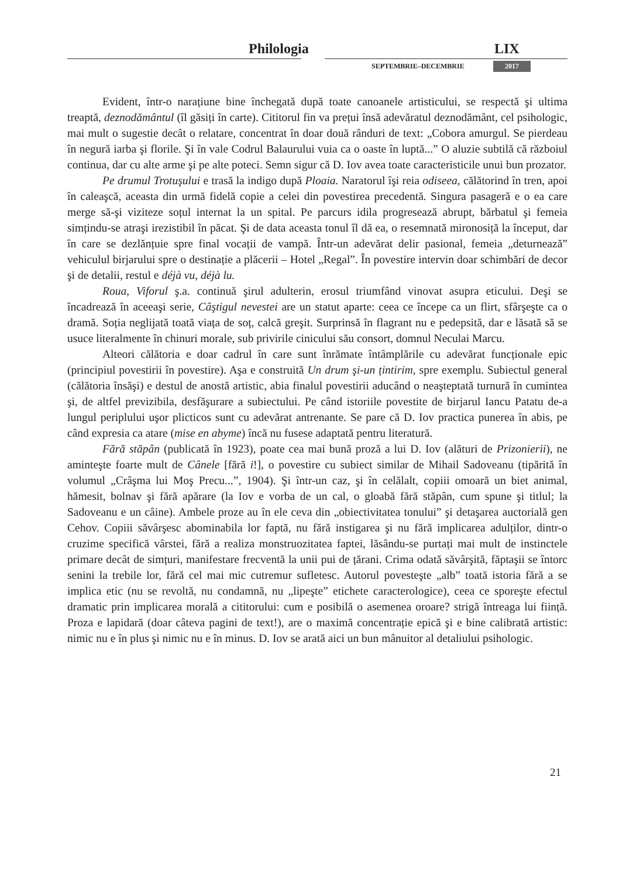Philologia LIX
SEPTEMBRIE–DECEMBRIE 2017
Evident, într-o narațiune bine închegată după toate canoanele artisticului, se respectă şi ultima treaptă, deznodământul (îl găsiți în carte). Cititorul fin va prețui însă adevăratul deznodământ, cel psihologic, mai mult o sugestie decât o relatare, concentrat în doar două rânduri de text: „Cobora amurgul. Se pierdeau în negură iarba şi florile. Şi în vale Codrul Balaurului vuia ca o oaste în luptă...” O aluzie subtilă că războiul continua, dar cu alte arme şi pe alte poteci. Semn sigur că D. Iov avea toate caracteristicile unui bun prozator.
Pe drumul Trotuşului e trasă la indigo după Ploaia. Naratorul îşi reia odiseea, călătorind în tren, apoi în caleaşcă, aceasta din urmă fidelă copie a celei din povestirea precedentă. Singura pasageră e o ea care merge să-şi viziteze soțul internat la un spital. Pe parcurs idila progresează abrupt, bărbatul şi femeia simțindu-se atraşi irezistibil în păcat. Şi de data aceasta tonul îl dă ea, o resemnată mironosiță la început, dar în care se dezlănțuie spre final vocații de vampă. Într-un adevărat delir pasional, femeia „deturnează” vehiculul birjarului spre o destinație a plăcerii – Hotel „Regal”. În povestire intervin doar schimbări de decor şi de detalii, restul e déjà vu, déjà lu.
Roua, Viforul ş.a. continuă şirul adulterin, erosul triumfând vinovat asupra eticului. Deşi se încadrează în aceeaşi serie, Câştigul nevestei are un statut aparte: ceea ce începe ca un flirt, sfârşeşte ca o dramă. Soția neglijată toată viața de soț, calcă greşit. Surprinsă în flagrant nu e pedepsită, dar e lăsată să se usuce literalmente în chinuri morale, sub privirile cinicului său consort, domnul Neculai Marcu.
Alteori călătoria e doar cadrul în care sunt înrămate întâmplările cu adevărat funcționale epic (principiul povestirii în povestire). Aşa e construită Un drum şi-un țintirim, spre exemplu. Subiectul general (călătoria însăşi) e destul de anostă artistic, abia finalul povestirii aducând o neaşteptată turnură în cumintea şi, de altfel previzibila, desfăşurare a subiectului. Pe când istoriile povestite de birjarul Iancu Patatu de-a lungul periplului uşor plicticos sunt cu adevărat antrenante. Se pare că D. Iov practica punerea în abis, pe când expresia ca atare (mise en abyme) încă nu fusese adaptată pentru literatură.
Fără stăpân (publicată în 1923), poate cea mai bună proză a lui D. Iov (alături de Prizonierii), ne aminteşte foarte mult de Cânele [fără i!], o povestire cu subiect similar de Mihail Sadoveanu (tipărită în volumul „Crâşma lui Moş Precu...”, 1904). Şi într-un caz, şi în celălalt, copiii omoară un biet animal, hămesit, bolnav şi fără apărare (la Iov e vorba de un cal, o gloabă fără stăpân, cum spune şi titlul; la Sadoveanu e un câine). Ambele proze au în ele ceva din „obiectivitatea tonului” şi detaşarea auctorială gen Cehov. Copiii săvârşesc abominabila lor faptă, nu fără instigarea şi nu fără implicarea adulților, dintr-o cruzime specifică vârstei, fără a realiza monstruozitatea faptei, lăsându-se purtați mai mult de instinctele primare decât de simțuri, manifestare frecventă la unii pui de țărani. Crima odată săvârşită, făptaşii se întorc senini la trebile lor, fără cel mai mic cutremur sufletesc. Autorul povesteşte „alb” toată istoria fără a se implica etic (nu se revoltă, nu condamnă, nu „lipeşte” etichete caracterologice), ceea ce sporeşte efectul dramatic prin implicarea morală a cititorului: cum e posibilă o asemenea oroare? strigă întreaga lui ființă. Proza e lapidară (doar câteva pagini de text!), are o maximă concentrație epică şi e bine calibrată artistic: nimic nu e în plus şi nimic nu e în minus. D. Iov se arată aici un bun mânuitor al detaliului psihologic.
21